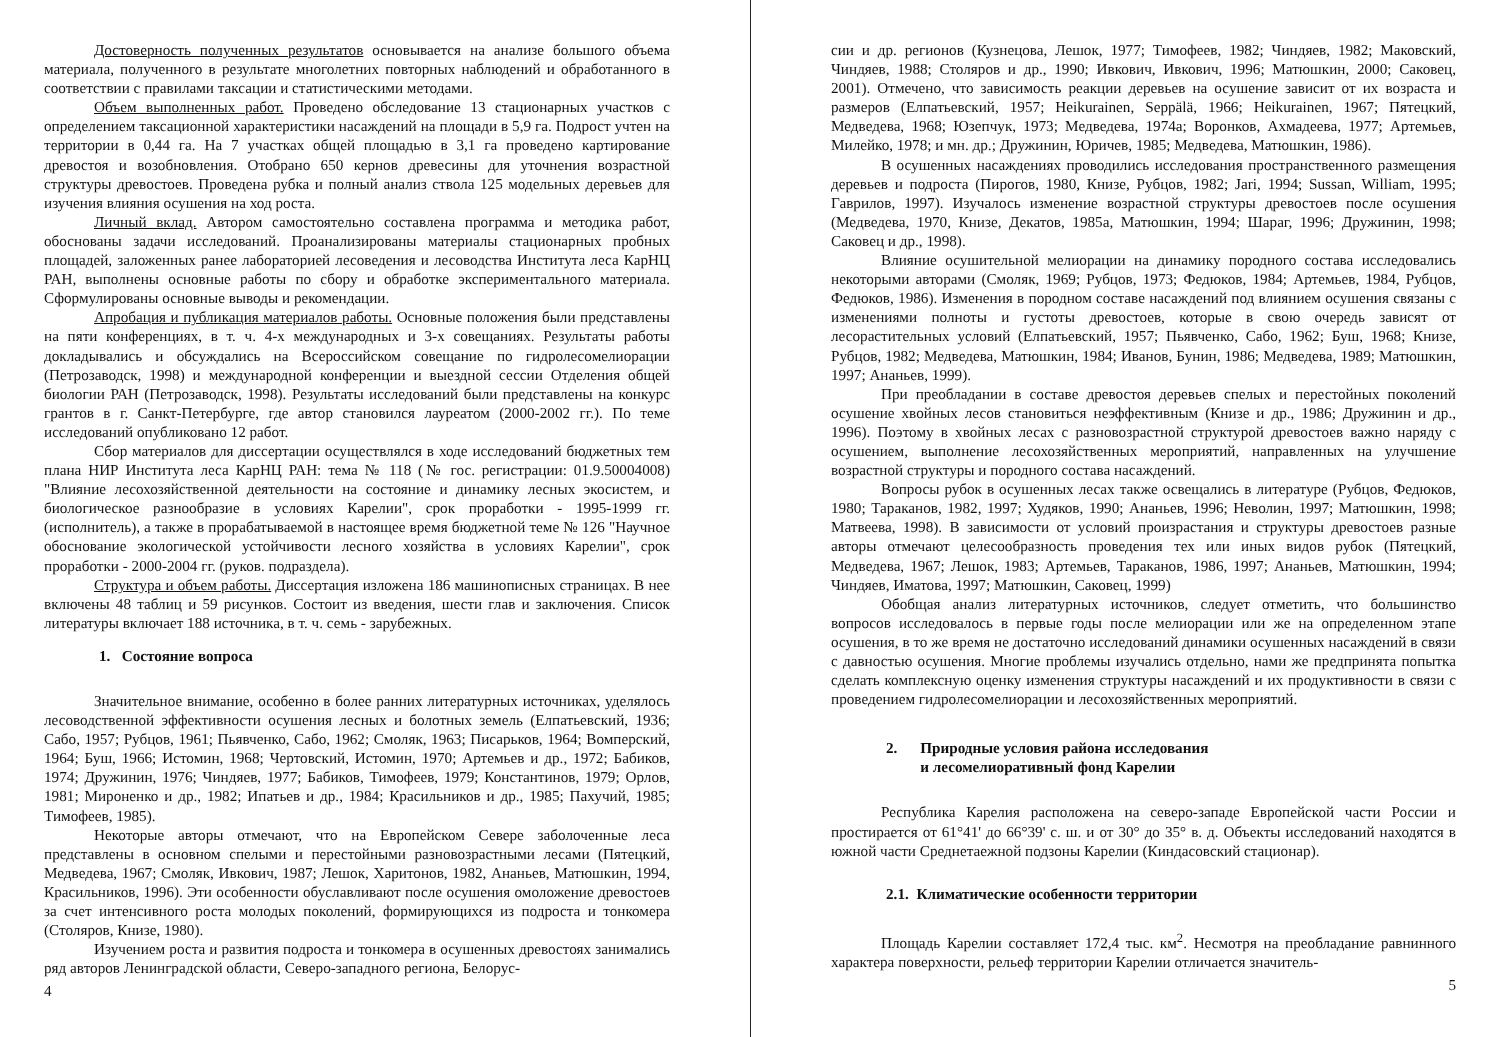Достоверность полученных результатов основывается на анализе большого объема материала, полученного в результате многолетних повторных наблюдений и обработанного в соответствии с правилами таксации и статистическими методами.
Объем выполненных работ. Проведено обследование 13 стационарных участков с определением таксационной характеристики насаждений на площади в 5,9 га. Подрост учтен на территории в 0,44 га. На 7 участках общей площадью в 3,1 га проведено картирование древостоя и возобновления. Отобрано 650 кернов древесины для уточнения возрастной структуры древостоев. Проведена рубка и полный анализ ствола 125 модельных деревьев для изучения влияния осушения на ход роста.
Личный вклад. Автором самостоятельно составлена программа и методика работ, обоснованы задачи исследований. Проанализированы материалы стационарных пробных площадей, заложенных ранее лабораторией лесоведения и лесоводства Института леса КарНЦ РАН, выполнены основные работы по сбору и обработке экспериментального материала. Сформулированы основные выводы и рекомендации.
Апробация и публикация материалов работы. Основные положения были представлены на пяти конференциях, в т. ч. 4-х международных и 3-х совещаниях. Результаты работы докладывались и обсуждались на Всероссийском совещание по гидролесомелиорации (Петрозаводск, 1998) и международной конференции и выездной сессии Отделения общей биологии РАН (Петрозаводск, 1998). Результаты исследований были представлены на конкурс грантов в г. Санкт-Петербурге, где автор становился лауреатом (2000-2002 гг.). По теме исследований опубликовано 12 работ.
Сбор материалов для диссертации осуществлялся в ходе исследований бюджетных тем плана НИР Института леса КарНЦ РАН: тема № 118 (№ гос. регистрации: 01.9.50004008) "Влияние лесохозяйственной деятельности на состояние и динамику лесных экосистем, и биологическое разнообразие в условиях Карелии", срок проработки - 1995-1999 гг. (исполнитель), а также в прорабатываемой в настоящее время бюджетной теме № 126 "Научное обоснование экологической устойчивости лесного хозяйства в условиях Карелии", срок проработки - 2000-2004 гг. (руков. подраздела).
Структура и объем работы. Диссертация изложена 186 машинописных страницах. В нее включены 48 таблиц и 59 рисунков. Состоит из введения, шести глав и заключения. Список литературы включает 188 источника, в т. ч. семь - зарубежных.
1. Состояние вопроса
Значительное внимание, особенно в более ранних литературных источниках, уделялось лесоводственной эффективности осушения лесных и болотных земель (Елпатьевский, 1936; Сабо, 1957; Рубцов, 1961; Пьявченко, Сабо, 1962; Смоляк, 1963; Писарьков, 1964; Вомперский, 1964; Буш, 1966; Истомин, 1968; Чертовский, Истомин, 1970; Артемьев и др., 1972; Бабиков, 1974; Дружинин, 1976; Чиндяев, 1977; Бабиков, Тимофеев, 1979; Константинов, 1979; Орлов, 1981; Мироненко и др., 1982; Ипатьев и др., 1984; Красильников и др., 1985; Пахучий, 1985; Тимофеев, 1985).
Некоторые авторы отмечают, что на Европейском Севере заболоченные леса представлены в основном спелыми и перестойными разновозрастными лесами (Пятецкий, Медведева, 1967; Смоляк, Ивкович, 1987; Лешок, Харитонов, 1982, Ананьев, Матюшкин, 1994, Красильников, 1996). Эти особенности обуславливают после осушения омоложение древостоев за счет интенсивного роста молодых поколений, формирующихся из подроста и тонкомера (Столяров, Книзе, 1980).
Изучением роста и развития подроста и тонкомера в осушенных древостоях занимались ряд авторов Ленинградской области, Северо-западного региона, Белорус-
4
сии и др. регионов (Кузнецова, Лешок, 1977; Тимофеев, 1982; Чиндяев, 1982; Маковский, Чиндяев, 1988; Столяров и др., 1990; Ивкович, Ивкович, 1996; Матюшкин, 2000; Саковец, 2001). Отмечено, что зависимость реакции деревьев на осушение зависит от их возраста и размеров (Елпатьевский, 1957; Heikurainen, Seppälä, 1966; Heikurainen, 1967; Пятецкий, Медведева, 1968; Юзепчук, 1973; Медведева, 1974а; Воронков, Ахмадеева, 1977; Артемьев, Милейко, 1978; и мн. др.; Дружинин, Юричев, 1985; Медведева, Матюшкин, 1986).
В осушенных насаждениях проводились исследования пространственного размещения деревьев и подроста (Пирогов, 1980, Книзе, Рубцов, 1982; Jari, 1994; Sussan, William, 1995; Гаврилов, 1997). Изучалось изменение возрастной структуры древостоев после осушения (Медведева, 1970, Книзе, Декатов, 1985а, Матюшкин, 1994; Шараг, 1996; Дружинин, 1998; Саковец и др., 1998).
Влияние осушительной мелиорации на динамику породного состава исследовались некоторыми авторами (Смоляк, 1969; Рубцов, 1973; Федюков, 1984; Артемьев, 1984, Рубцов, Федюков, 1986). Изменения в породном составе насаждений под влиянием осушения связаны с изменениями полноты и густоты древостоев, которые в свою очередь зависят от лесорастительных условий (Елпатьевский, 1957; Пьявченко, Сабо, 1962; Буш, 1968; Книзе, Рубцов, 1982; Медведева, Матюшкин, 1984; Иванов, Бунин, 1986; Медведева, 1989; Матюшкин, 1997; Ананьев, 1999).
При преобладании в составе древостоя деревьев спелых и перестойных поколений осушение хвойных лесов становиться неэффективным (Книзе и др., 1986; Дружинин и др., 1996). Поэтому в хвойных лесах с разновозрастной структурой древостоев важно наряду с осушением, выполнение лесохозяйственных мероприятий, направленных на улучшение возрастной структуры и породного состава насаждений.
Вопросы рубок в осушенных лесах также освещались в литературе (Рубцов, Федюков, 1980; Тараканов, 1982, 1997; Худяков, 1990; Ананьев, 1996; Неволин, 1997; Матюшкин, 1998; Матвеева, 1998). В зависимости от условий произрастания и структуры древостоев разные авторы отмечают целесообразность проведения тех или иных видов рубок (Пятецкий, Медведева, 1967; Лешок, 1983; Артемьев, Тараканов, 1986, 1997; Ананьев, Матюшкин, 1994; Чиндяев, Иматова, 1997; Матюшкин, Саковец, 1999)
Обобщая анализ литературных источников, следует отметить, что большинство вопросов исследовалось в первые годы после мелиорации или же на определенном этапе осушения, в то же время не достаточно исследований динамики осушенных насаждений в связи с давностью осушения. Многие проблемы изучались отдельно, нами же предпринята попытка сделать комплексную оценку изменения структуры насаждений и их продуктивности в связи с проведением гидролесомелиорации и лесохозяйственных мероприятий.
2. Природные условия района исследования
и лесомелиоративный фонд Карелии
Республика Карелия расположена на северо-западе Европейской части России и простирается от 61°41' до 66°39' с. ш. и от 30° до 35° в. д. Объекты исследований находятся в южной части Среднетаежной подзоны Карелии (Киндасовский стационар).
2.1. Климатические особенности территории
Площадь Карелии составляет 172,4 тыс. км<sup>2</sup>. Несмотря на преобладание равнинного характера поверхности, рельеф территории Карелии отличается значитель-
5